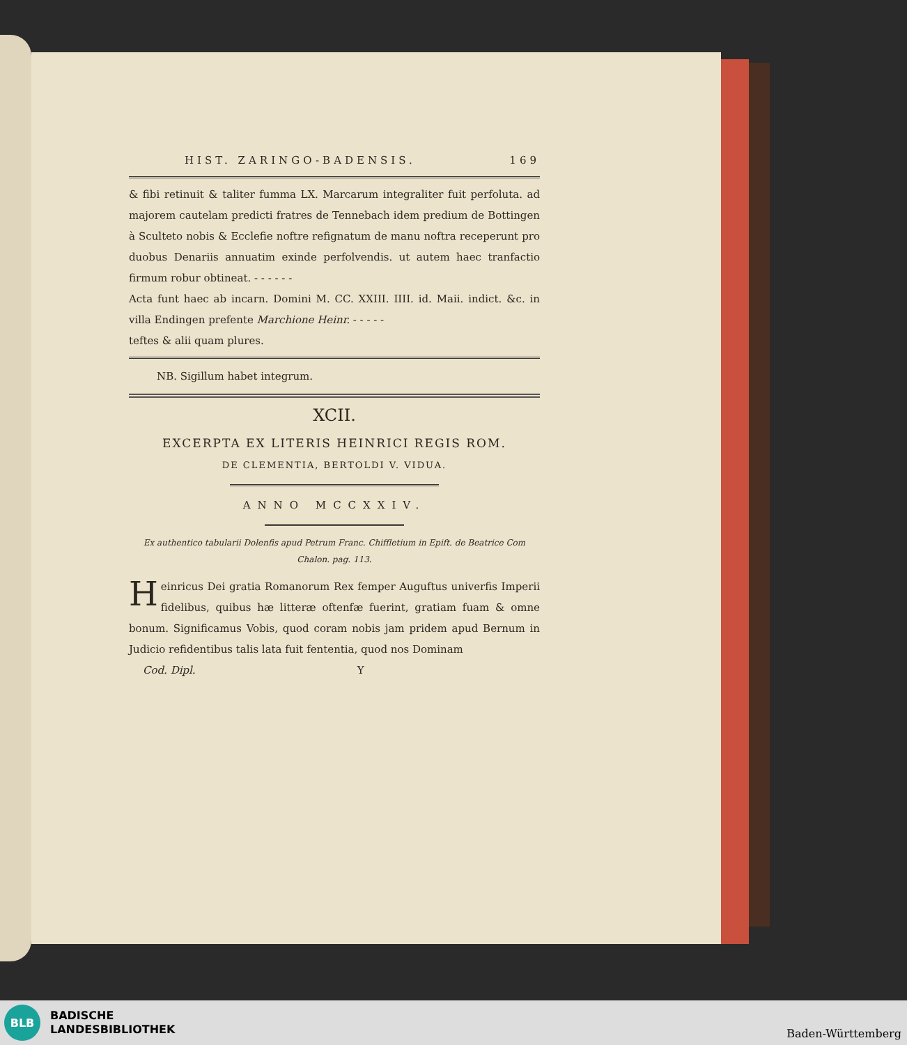HIST. ZARINGO-BADENSIS. 169
& fibi retinuit & taliter fumma LX. Marcarum integraliter fuit perfoluta. ad majorem cautelam predicti fratres de Tennebach idem predium de Bottingen à Sculteto nobis & Ecclefie noftre refignatum de manu noftra receperunt pro duobus Denariis annuatim exinde perfolvendis. ut autem haec tranfactio firmum robur obtineat. - - - - - -
Acta funt haec ab incarn. Domini M. CC. XXIII. IIII. id. Maii. indict. &c. in villa Endingen prefente Marchione Heinr. - - - - -
teftes & alii quam plures.
NB. Sigillum habet integrum.
XCII.
EXCERPTA EX LITERIS HEINRICI REGIS ROM.
DE CLEMENTIA, BERTOLDI V. VIDUA.
ANNO MCCXXIV.
Ex authentico tabularii Dolenfis apud Petrum Franc. Chiffletium in Epift. de Beatrice Com Chalon. pag. 113.
Heinricus Dei gratia Romanorum Rex femper Auguftus univerfis Imperii fidelibus, quibus hæ litteræ oftenfæ fuerint, gratiam fuam & omne bonum. Significamus Vobis, quod coram nobis jam pridem apud Bernum in Judicio refidentibus talis lata fuit fententia, quod nos Dominam
Cod. Dipl. Y
BLB
BADISCHE
LANDESBIBLIOTHEK
Baden-Württemberg